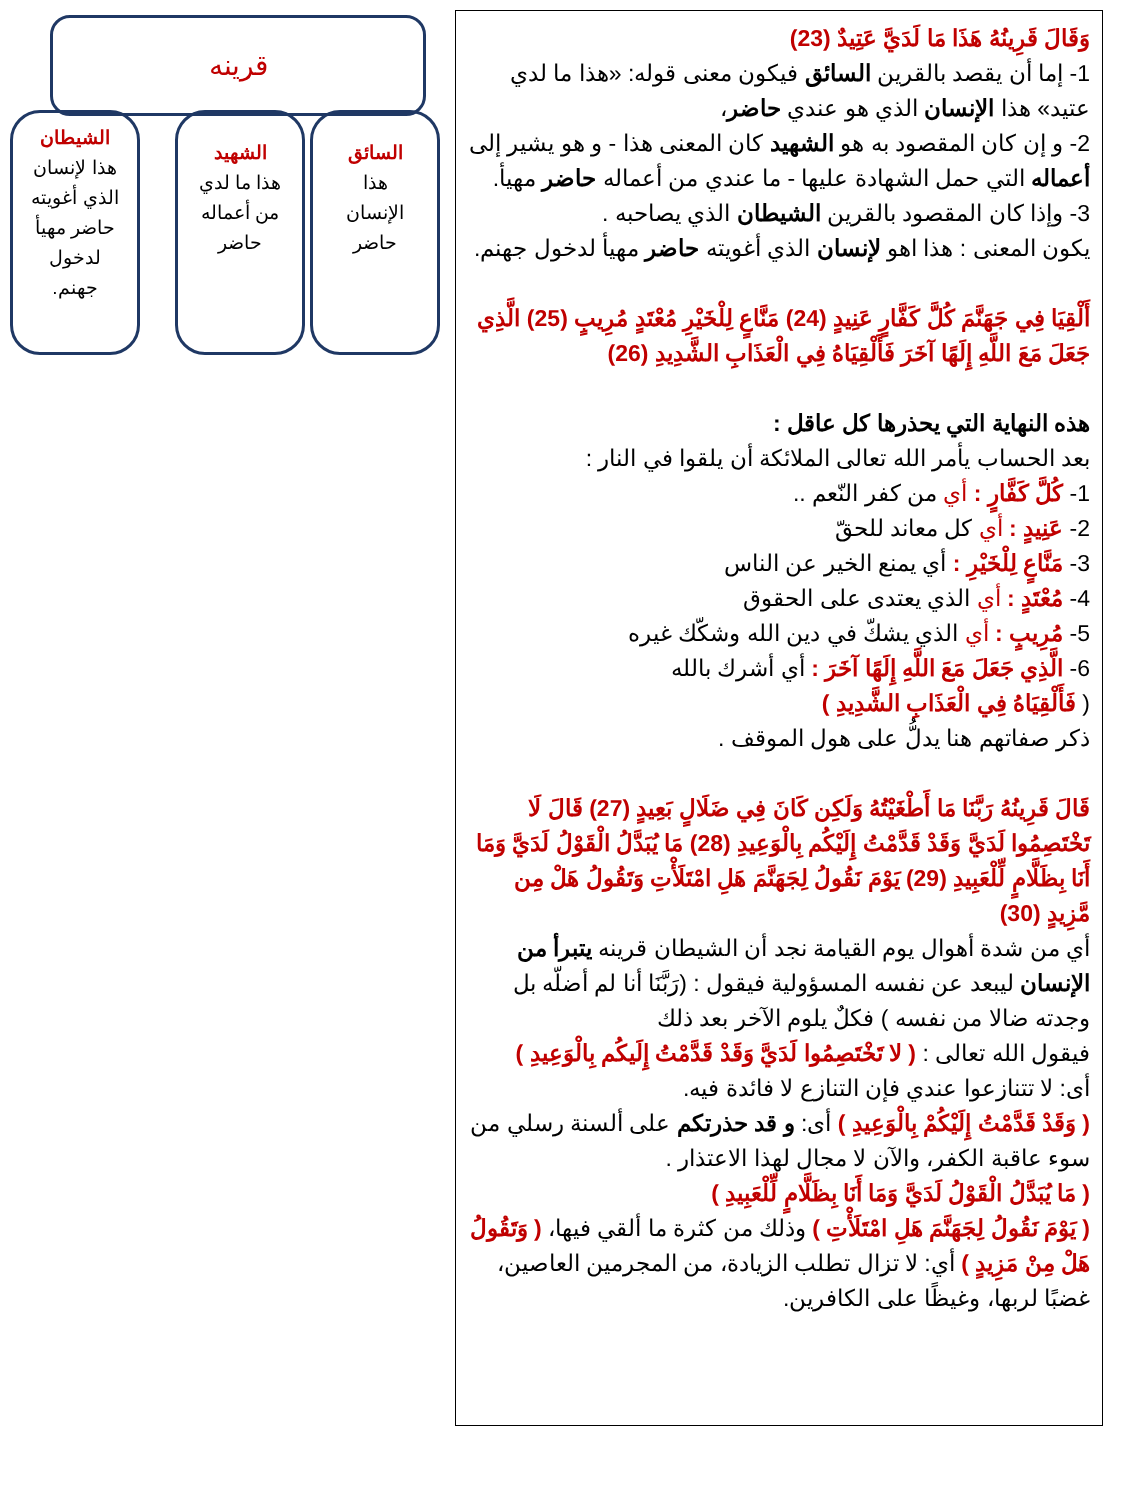قرينه
السائق
هذا
الإنسان
حاضر
الشهيد
هذا ما لدي
من أعماله
حاضر
الشيطان
هذا لإنسان
الذي أغويته
حاضر مهيأ
لدخول
جهنم.
وَقَالَ قَرِينُهُ هَذَا مَا لَدَيَّ عَتِيدٌ (23)
1- إما أن يقصد بالقرين السائق فيكون معنى قوله: «هذا ما لدي عتيد» هذا الإنسان الذي هو عندي حاضر،
2- و إن كان المقصود به هو الشهيد كان المعنى هذا - و هو يشير إلى أعماله التي حمل الشهادة عليها - ما عندي من أعماله حاضر مهيأ.
3- وإذا كان المقصود بالقرين الشيطان الذي يصاحبه .
يكون المعنى : هذا اهو لإنسان الذي أغويته حاضر مهيأ لدخول جهنم.
أَلْقِيَا فِي جَهَنَّمَ كُلَّ كَفَّارٍ عَنِيدٍ (24) مَنَّاعٍ لِلْخَيْرِ مُعْتَدٍ مُرِيبٍ (25) الَّذِي جَعَلَ مَعَ اللَّهِ إِلَهًا آخَرَ فَأَلْقِيَاهُ فِي الْعَذَابِ الشَّدِيدِ (26)
هذه النهاية التي يحذرها كل عاقل :
بعد الحساب يأمر الله تعالى الملائكة أن يلقوا في النار :
1- كُلَّ كَفَّارٍ : أي من كفر النّعم ..
2- عَنِيدٍ : أي كل معاند للحقّ
3- مَنَّاعٍ لِلْخَيْرِ : أي يمنع الخير عن الناس
4- مُعْتَدٍ : أي الذي يعتدى على الحقوق
5- مُرِيبٍ : أي الذي يشكّ في دين الله وشكّك غيره
6- الَّذِي جَعَلَ مَعَ اللَّهِ إِلَهًا آخَرَ : أي أشرك بالله
( فَأَلْقِيَاهُ فِي الْعَذَابِ الشَّدِيدِ )
ذكر صفاتهم هنا يدلُّ على هول الموقف .
قَالَ قَرِينُهُ رَبَّنَا مَا أَطْغَيْتُهُ وَلَكِن كَانَ فِي ضَلَالٍ بَعِيدٍ (27) قَالَ لَا تَخْتَصِمُوا لَدَيَّ وَقَدْ قَدَّمْتُ إِلَيْكُم بِالْوَعِيدِ (28) مَا يُبَدَّلُ الْقَوْلُ لَدَيَّ وَمَا أَنَا بِظَلَّامٍ لِّلْعَبِيدِ (29) يَوْمَ نَقُولُ لِجَهَنَّمَ هَلِ امْتَلَأْتِ وَتَقُولُ هَلْ مِن مَّزِيدٍ (30)
أي من شدة أهوال يوم القيامة نجد أن الشيطان قرينه يتبرأ من الإنسان ليبعد عن نفسه المسؤولية فيقول : (رَبَّنَا أنا لم أضلّه بل وجدته ضالا من نفسه ) فكلٌ يلوم الآخر بعد ذلك
فيقول الله تعالى : ( لا تَخْتَصِمُوا لَدَيَّ وَقَدْ قَدَّمْتُ إِلَيكُم بِالْوَعِيدِ )
أى: لا تتنازعوا عندي فإن التنازع لا فائدة فيه.
( وَقَدْ قَدَّمْتُ إِلَيْكُمْ بِالْوَعِيدِ ) أى: و قد حذرتكم على ألسنة رسلي من سوء عاقبة الكفر، والآن لا مجال لهذا الاعتذار .
( مَا يُبَدَّلُ الْقَوْلُ لَدَيَّ وَمَا أَنَا بِظَلَّامٍ لِّلْعَبِيدِ )
( يَوْمَ نَقُولُ لِجَهَنَّمَ هَلِ امْتَلَأْتِ ) وذلك من كثرة ما ألقي فيها، ( وَتَقُولُ هَلْ مِنْ مَزِيدٍ ) أي: لا تزال تطلب الزيادة، من المجرمين العاصين، غضبًا لربها، وغيظًا على الكافرين.